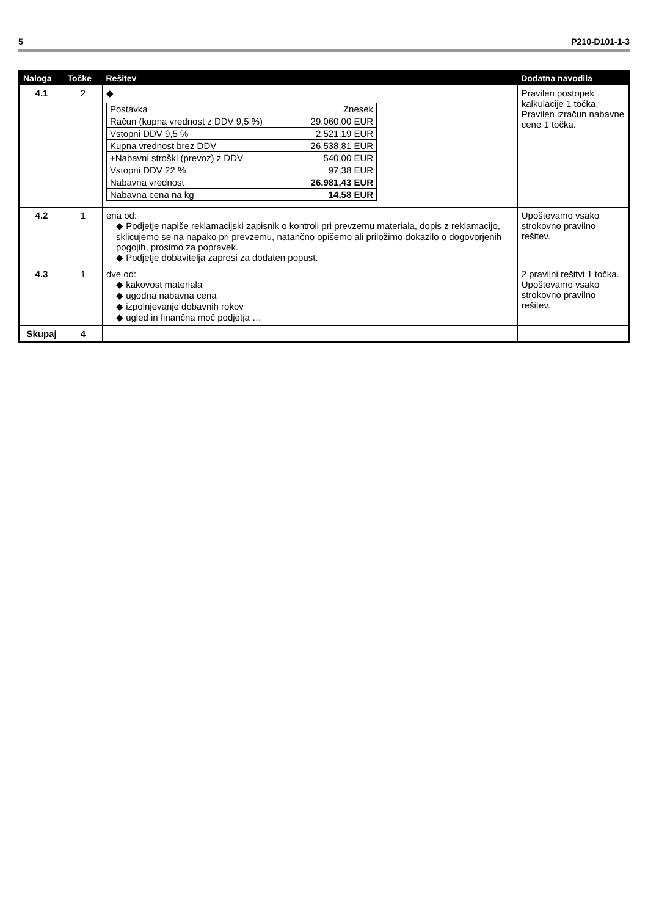5 P210-D101-1-3
| Naloga | Točke | Rešitev | Dodatna navodila |
| --- | --- | --- | --- |
| 4.1 | 2 | ◆ / Postavka / Znesek / / Račun (kupna vrednost z DDV 9,5 %) / 29.060,00 EUR / / Vstopni DDV 9,5 % / 2.521,19 EUR / / Kupna vrednost brez DDV / 26.538,81 EUR / / +Nabavni stroški (prevoz) z DDV / 540,00 EUR / / Vstopni DDV 22 % / 97,38 EUR / / Nabavna vrednost / 26.981,43 EUR / / Nabavna cena na kg / 14,58 EUR / | Pravilen postopek kalkulacije 1 točka. Pravilen izračun nabavne cene 1 točka. |
| 4.2 | 1 | ena od: ◆ Podjetje napiše reklamacijski zapisnik o kontroli pri prevzemu materiala, dopis z reklamacijo, sklicujemo se na napako pri prevzemu, natančno opišemo ali priložimo dokazilo o dogovorjenih pogojih, prosimo za popravek. ◆ Podjetje dobavitelja zaprosi za dodaten popust. | Upoštevamo vsako strokovno pravilno rešitev. |
| 4.3 | 1 | dve od: ◆ kakovost materiala ◆ ugodna nabavna cena ◆ izpolnjevanje dobavnih rokov ◆ ugled in finančna moč podjetja … | 2 pravilni rešitvi 1 točka. Upoštevamo vsako strokovno pravilno rešitev. |
| Skupaj | 4 | | |